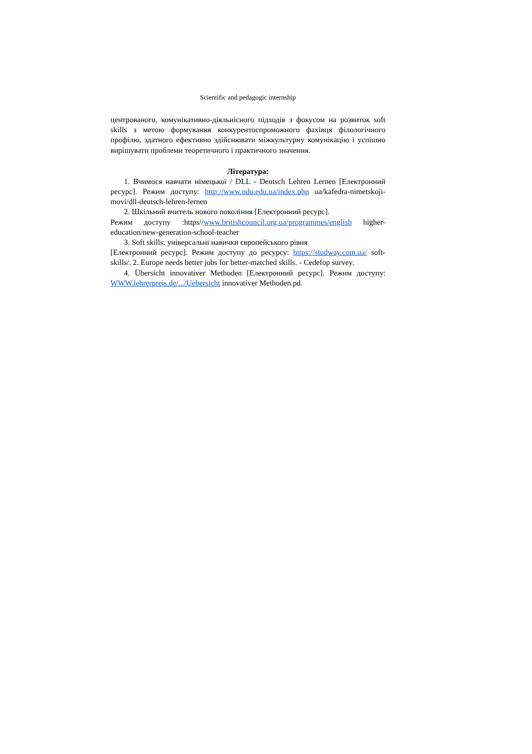Scientific and pedagogic internship
центрованого, комунікативно-діяльнісного підходів з фокусом на розвиток soft skills з метою формування конкурентоспроможного фахівця філологічного профілю, здатного ефективно здійснювати міжкультурну комунікацію і успішно вирішувати проблеми теоретичного і практичного значення.
Література:
1. Вчимося навчати німецької / DLL - Deutsch Lehren Lernen [Електронний ресурс]. Режим доступу: http://www.ndu.edu.ua/index.php ua/kafedra-nimetskoji-movi/dll-deutsch-lehren-lernen
2. Шкільний вчитель нового покоління [Електронний ресурс].
Режим доступу :https//www.britishcouncil.org.ua/programmes/english higher-education/new-generation-school-teacher
3. Soft skills: універсальні навички європейського рівня
[Електронний ресурс]. Режим доступу до ресурсу: https://studway.com.ua/ soft-skills/. 2. Europe needs better jobs for better-matched skills. - Cedefop survey.
4. Übersicht innovativer Methoden [Електронний ресурс]. Режим доступу: WWW.lehrerpreis.de/.../Uebersicht innovativer Methoden.pd.